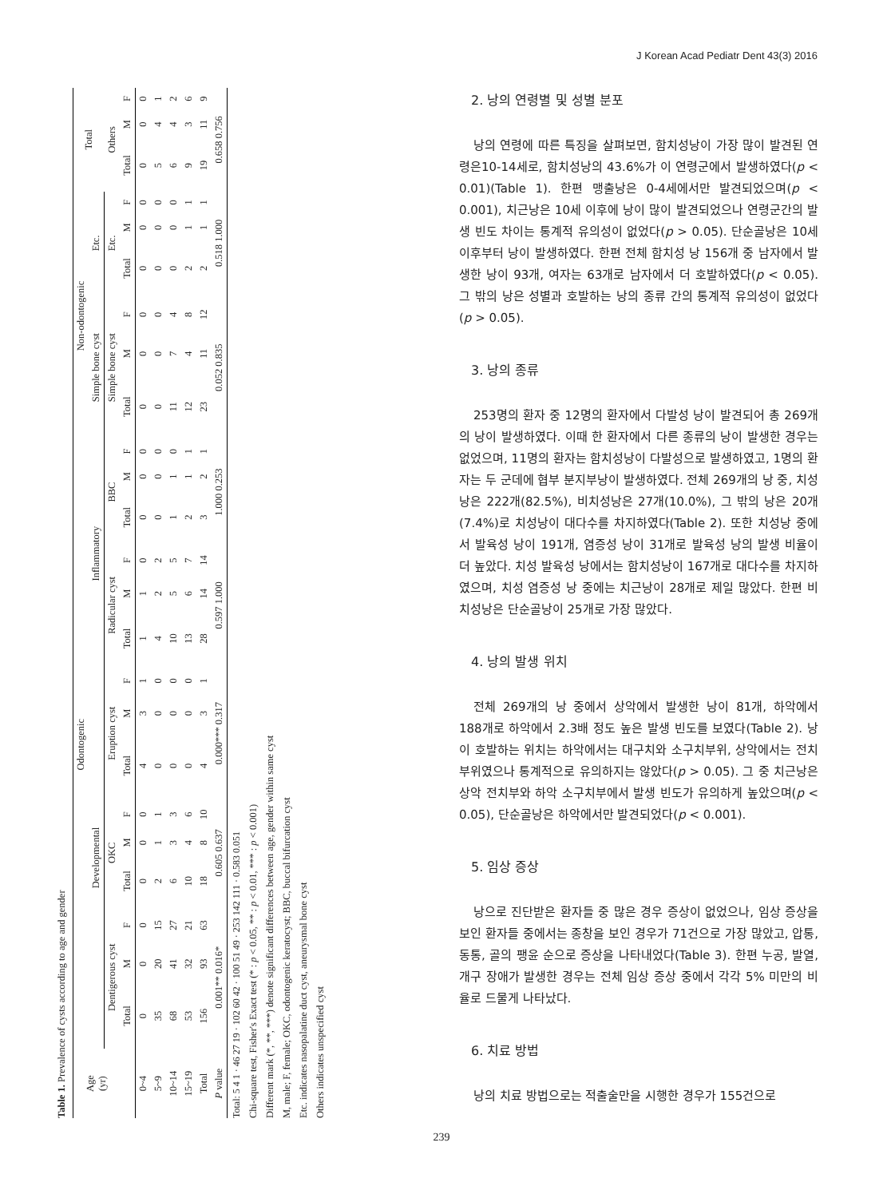J Korean Acad Pediatr Dent 43(3) 2016
Table 1. Prevalence of cysts according to age and gender
| Age (yr) | Odontogenic | | | | | | | | | | | | | | | Non-odontogenic | | | | | | Total | | |
| --- | --- | --- | --- | --- | --- | --- | --- | --- | --- | --- | --- | --- | --- | --- | --- | --- | --- | --- | --- | --- | --- | --- | --- | --- |
| | Developmental | | | | | | | | | Inflammatory | | | | | | Simple bone cyst | | | Etc. | | | | | |
| | Dentigerous cyst | | | OKC | | | Eruption cyst | | | Radicular cyst | | | BBC | | | Simple bone cyst | | | Etc. | | | Others | | |
| | Total | M | F | Total | M | F | Total | M | F | Total | M | F | Total | M | F | Total | M | F | Total | M | F | Total | M | F |
| 0~4 | 0 | 0 | 0 | 0 | 0 | 0 | 4 | 3 | 1 | 1 | 1 | 0 | 0 | 0 | 0 | 0 | 0 | 0 | 0 | 0 | 0 | 0 | 0 | 0 |
| 5~9 | 35 | 20 | 15 | 2 | 1 | 1 | 0 | 0 | 0 | 4 | 2 | 2 | 0 | 0 | 0 | 0 | 0 | 0 | 0 | 0 | 0 | 5 | 4 | 1 |
| 10~14 | 68 | 41 | 27 | 6 | 3 | 3 | 0 | 0 | 0 | 10 | 5 | 5 | 1 | 1 | 0 | 11 | 7 | 4 | 0 | 0 | 0 | 6 | 4 | 2 |
| 15~19 | 53 | 32 | 21 | 10 | 4 | 6 | 0 | 0 | 0 | 13 | 6 | 7 | 2 | 1 | 1 | 12 | 4 | 8 | 2 | 1 | 1 | 9 | 3 | 6 |
| Total | 156 | 93 | 63 | 18 | 8 | 10 | 4 | 3 | 1 | 28 | 14 | 14 | 3 | 2 | 1 | 23 | 11 | 12 | 2 | 1 | 1 | 19 | 11 | 9 |
| P value | 0.001** 0.016* | | | 0.605 0.637 | | | 0.000*** 0.317 | | | 0.597 1.000 | | | 1.000 0.253 | | | 0.052 0.835 | | | 0.518 1.000 | | | 0.658 0.756 | | |
Total: 5 4 1 · 46 27 19 · 102 60 42 · 100 51 49 · 253 142 111 · 0.583 0.051
Chi-square test, Fisher's Exact test (* : p < 0.05, ** : p < 0.01, *** : p < 0.001)
Different mark (*, **, ***) denote significant differences between age, gender within same cyst
M, male; F, female; OKC, odontogenic keratocyst; BBC, buccal bifurcation cyst
Etc. indicates nasopalatine duct cyst, aneurysmal bone cyst
Others indicates unspecified cyst
2. 낭의 연령별 및 성별 분포
낭의 연령에 따른 특징을 살펴보면, 함치성낭이 가장 많이 발견된 연령은10-14세로, 함치성낭의 43.6%가 이 연령군에서 발생하였다(p < 0.01)(Table 1). 한편 맹출낭은 0-4세에서만 발견되었으며(p < 0.001), 치근낭은 10세 이후에 낭이 많이 발견되었으나 연령군간의 발생 빈도 차이는 통계적 유의성이 없었다(p > 0.05). 단순골낭은 10세 이후부터 낭이 발생하였다. 한편 전체 함치성 낭 156개 중 남자에서 발생한 낭이 93개, 여자는 63개로 남자에서 더 호발하였다(p < 0.05). 그 밖의 낭은 성별과 호발하는 낭의 종류 간의 통계적 유의성이 없었다(p > 0.05).
3. 낭의 종류
253명의 환자 중 12명의 환자에서 다발성 낭이 발견되어 총 269개의 낭이 발생하였다. 이때 한 환자에서 다른 종류의 낭이 발생한 경우는 없었으며, 11명의 환자는 함치성낭이 다발성으로 발생하였고, 1명의 환자는 두 군데에 협부 분지부낭이 발생하였다. 전체 269개의 낭 중, 치성낭은 222개(82.5%), 비치성낭은 27개(10.0%), 그 밖의 낭은 20개(7.4%)로 치성낭이 대다수를 차지하였다(Table 2). 또한 치성낭 중에서 발육성 낭이 191개, 염증성 낭이 31개로 발육성 낭의 발생 비율이 더 높았다. 치성 발육성 낭에서는 함치성낭이 167개로 대다수를 차지하였으며, 치성 염증성 낭 중에는 치근낭이 28개로 제일 많았다. 한편 비치성낭은 단순골낭이 25개로 가장 많았다.
4. 낭의 발생 위치
전체 269개의 낭 중에서 상악에서 발생한 낭이 81개, 하악에서 188개로 하악에서 2.3배 정도 높은 발생 빈도를 보였다(Table 2). 낭이 호발하는 위치는 하악에서는 대구치와 소구치부위, 상악에서는 전치부위였으나 통계적으로 유의하지는 않았다(p > 0.05). 그 중 치근낭은 상악 전치부와 하악 소구치부에서 발생 빈도가 유의하게 높았으며(p < 0.05), 단순골낭은 하악에서만 발견되었다(p < 0.001).
5. 임상 증상
낭으로 진단받은 환자들 중 많은 경우 증상이 없었으나, 임상 증상을 보인 환자들 중에서는 종창을 보인 경우가 71건으로 가장 많았고, 압통, 동통, 골의 팽윤 순으로 증상을 나타내었다(Table 3). 한편 누공, 발열, 개구 장애가 발생한 경우는 전체 임상 증상 중에서 각각 5% 미만의 비율로 드물게 나타났다.
6. 치료 방법
낭의 치료 방법으로는 적출술만을 시행한 경우가 155건으로
239